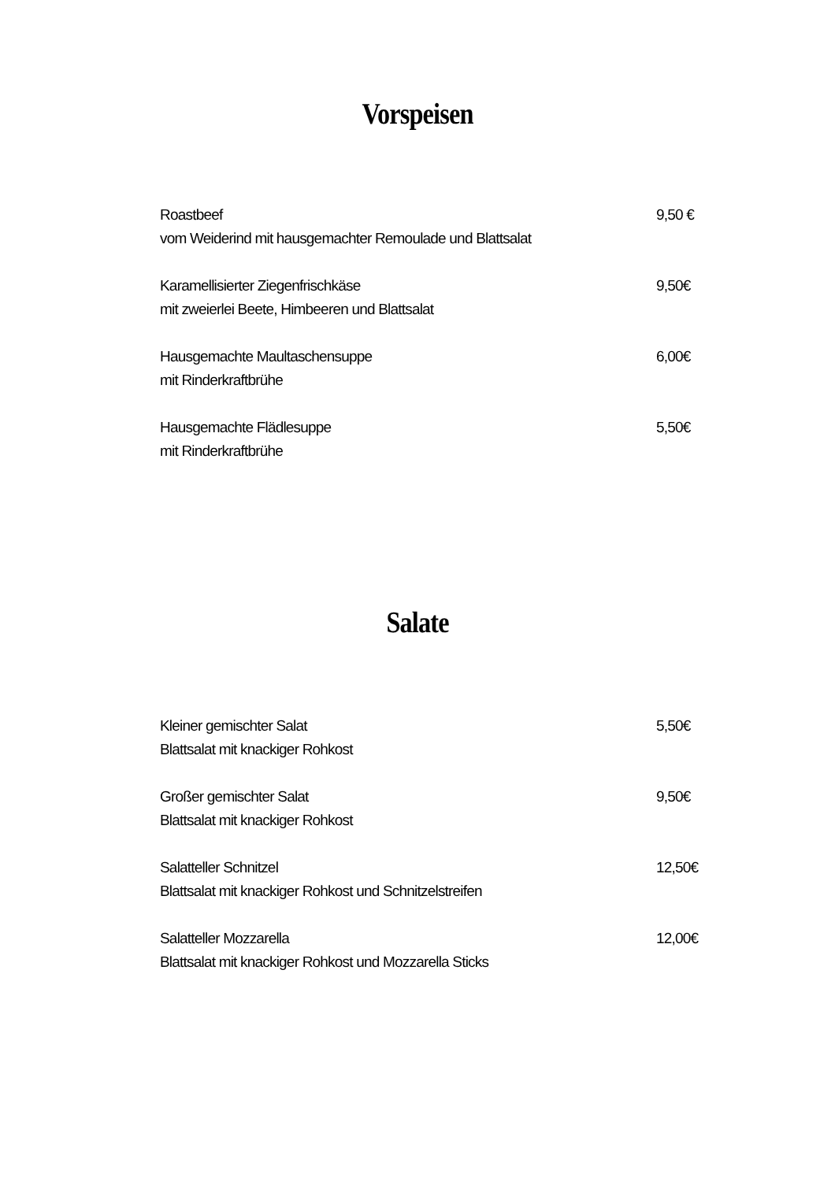Vorspeisen
Roastbeef
vom Weiderind mit hausgemachter Remoulade und Blattsalat
9,50 €
Karamellisierter Ziegenfrischkäse
mit zweierlei Beete, Himbeeren und Blattsalat
9,50€
Hausgemachte Maultaschensuppe
mit Rinderkraftbrühe
6,00€
Hausgemachte Flädlesuppe
mit Rinderkraftbrühe
5,50€
Salate
Kleiner gemischter Salat
Blattsalat mit knackiger Rohkost
5,50€
Großer gemischter Salat
Blattsalat mit knackiger Rohkost
9,50€
Salatteller Schnitzel
Blattsalat mit knackiger Rohkost und Schnitzelstreifen
12,50€
Salatteller Mozzarella
Blattsalat mit knackiger Rohkost und Mozzarella Sticks
12,00€